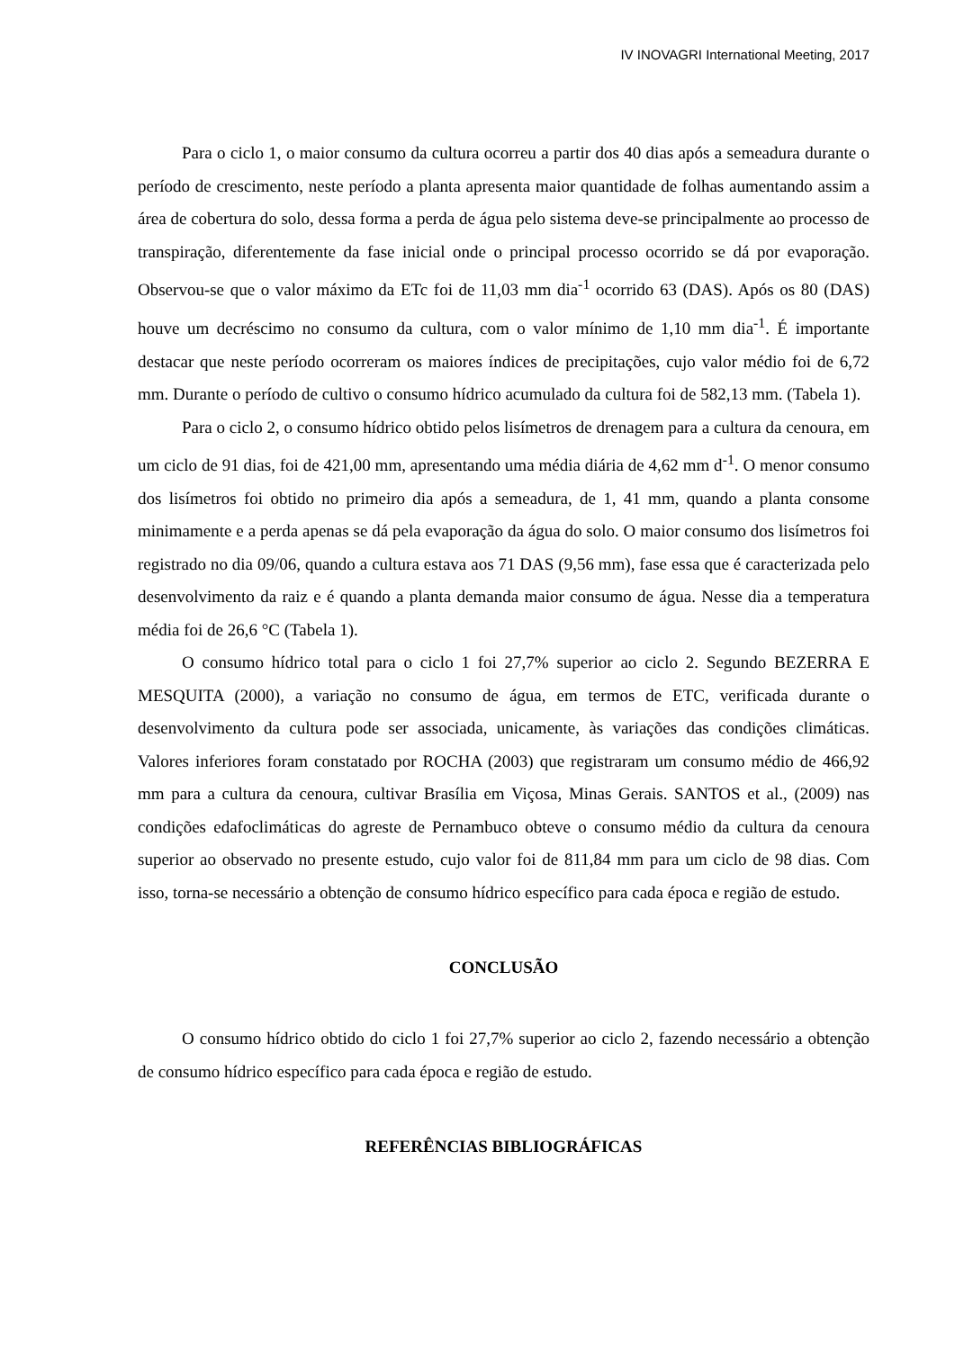IV INOVAGRI International Meeting, 2017
Para o ciclo 1, o maior consumo da cultura ocorreu a partir dos 40 dias após a semeadura durante o período de crescimento, neste período a planta apresenta maior quantidade de folhas aumentando assim a área de cobertura do solo, dessa forma a perda de água pelo sistema deve-se principalmente ao processo de transpiração, diferentemente da fase inicial onde o principal processo ocorrido se dá por evaporação. Observou-se que o valor máximo da ETc foi de 11,03 mm dia<sup>-1</sup> ocorrido 63 (DAS). Após os 80 (DAS) houve um decréscimo no consumo da cultura, com o valor mínimo de 1,10 mm dia<sup>-1</sup>. É importante destacar que neste período ocorreram os maiores índices de precipitações, cujo valor médio foi de 6,72 mm. Durante o período de cultivo o consumo hídrico acumulado da cultura foi de 582,13 mm. (Tabela 1).
Para o ciclo 2, o consumo hídrico obtido pelos lisímetros de drenagem para a cultura da cenoura, em um ciclo de 91 dias, foi de 421,00 mm, apresentando uma média diária de 4,62 mm d<sup>-1</sup>. O menor consumo dos lisímetros foi obtido no primeiro dia após a semeadura, de 1, 41 mm, quando a planta consome minimamente e a perda apenas se dá pela evaporação da água do solo. O maior consumo dos lisímetros foi registrado no dia 09/06, quando a cultura estava aos 71 DAS (9,56 mm), fase essa que é caracterizada pelo desenvolvimento da raiz e é quando a planta demanda maior consumo de água. Nesse dia a temperatura média foi de 26,6 °C (Tabela 1).
O consumo hídrico total para o ciclo 1 foi 27,7% superior ao ciclo 2. Segundo BEZERRA E MESQUITA (2000), a variação no consumo de água, em termos de ETC, verificada durante o desenvolvimento da cultura pode ser associada, unicamente, às variações das condições climáticas. Valores inferiores foram constatado por ROCHA (2003) que registraram um consumo médio de 466,92 mm para a cultura da cenoura, cultivar Brasília em Viçosa, Minas Gerais. SANTOS et al., (2009) nas condições edafoclimáticas do agreste de Pernambuco obteve o consumo médio da cultura da cenoura superior ao observado no presente estudo, cujo valor foi de 811,84 mm para um ciclo de 98 dias. Com isso, torna-se necessário a obtenção de consumo hídrico específico para cada época e região de estudo.
CONCLUSÃO
O consumo hídrico obtido do ciclo 1 foi 27,7% superior ao ciclo 2, fazendo necessário a obtenção de consumo hídrico específico para cada época e região de estudo.
REFERÊNCIAS BIBLIOGRÁFICAS